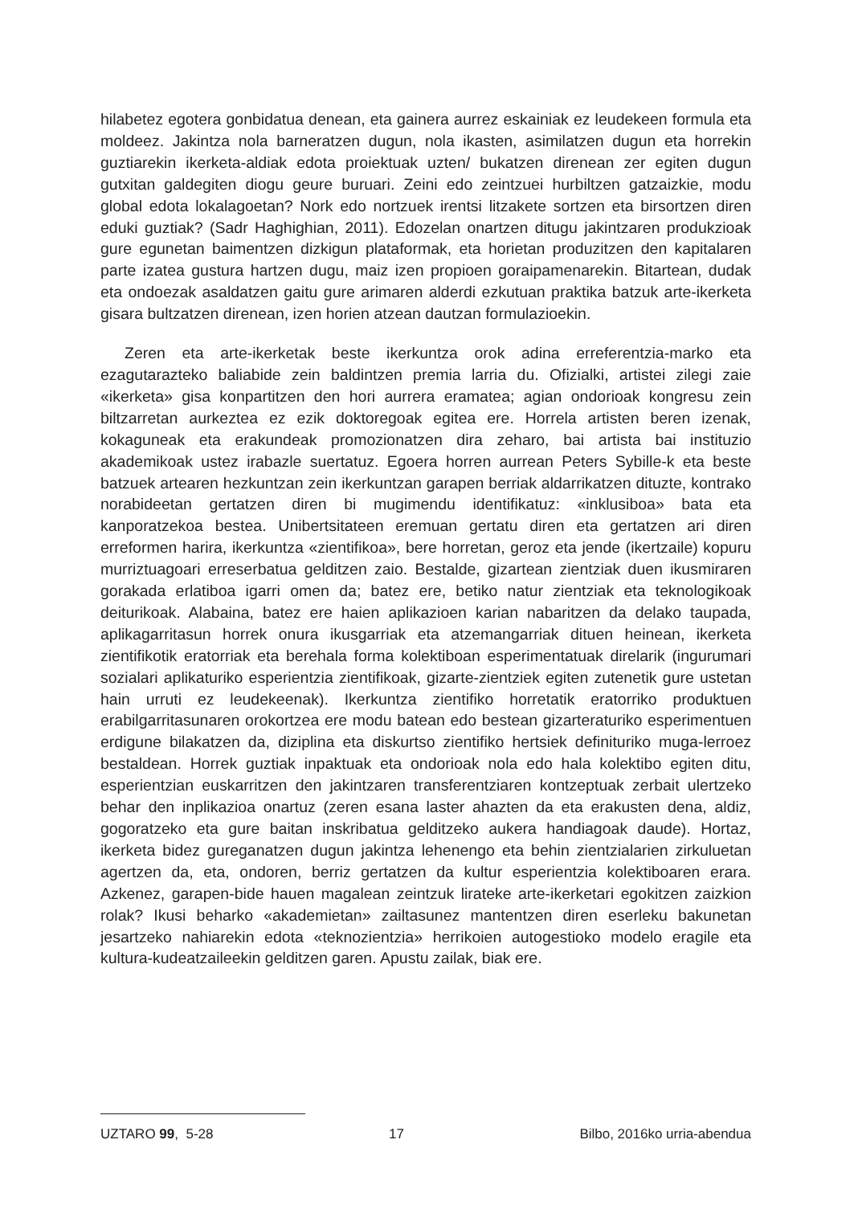hilabetez egotera gonbidatua denean, eta gainera aurrez eskainiak ez leudekeen formula eta moldeez. Jakintza nola barneratzen dugun, nola ikasten, asimilatzen dugun eta horrekin guztiarekin ikerketa-aldiak edota proiektuak uzten/ bukatzen direnean zer egiten dugun gutxitan galdegiten diogu geure buruari. Zeini edo zeintzuei hurbiltzen gatzaizkie, modu global edota lokalagoetan? Nork edo nortzuek irentsi litzakete sortzen eta birsortzen diren eduki guztiak? (Sadr Haghighian, 2011). Edozelan onartzen ditugu jakintzaren produkzioak gure egunetan baimentzen dizkigun plataformak, eta horietan produzitzen den kapitalaren parte izatea gustura hartzen dugu, maiz izen propioen goraipamenarekin. Bitartean, dudak eta ondoezak asaldatzen gaitu gure arimaren alderdi ezkutuan praktika batzuk arte-ikerketa gisara bultzatzen direnean, izen horien atzean dautzan formulazioekin.
Zeren eta arte-ikerketak beste ikerkuntza orok adina erreferentzia-marko eta ezagutarazteko baliabide zein baldintzen premia larria du. Ofizialki, artistei zilegi zaie «ikerketa» gisa konpartitzen den hori aurrera eramatea; agian ondorioak kongresu zein biltzarretan aurkeztea ez ezik doktoregoak egitea ere. Horrela artisten beren izenak, kokaguneak eta erakundeak promozionatzen dira zeharo, bai artista bai instituzio akademikoak ustez irabazle suertatuz. Egoera horren aurrean Peters Sybille-k eta beste batzuek artearen hezkuntzan zein ikerkuntzan garapen berriak aldarrikatzen dituzte, kontrako norabideetan gertatzen diren bi mugimendu identifikatuz: «inklusiboa» bata eta kanporatzekoa bestea. Unibertsitateen eremuan gertatu diren eta gertatzen ari diren erreformen harira, ikerkuntza «zientifikoa», bere horretan, geroz eta jende (ikertzaile) kopuru murriztuagoari erreserbatua gelditzen zaio. Bestalde, gizartean zientziak duen ikusmiraren gorakada erlatiboa igarri omen da; batez ere, betiko natur zientziak eta teknologikoak deiturikoak. Alabaina, batez ere haien aplikazioen karian nabaritzen da delako taupada, aplikagarritasun horrek onura ikusgarriak eta atzemangarriak dituen heinean, ikerketa zientifikotik eratorriak eta berehala forma kolektiboan esperimentatuak direlarik (ingurumari sozialari aplikaturiko esperientzia zientifikoak, gizarte-zientziek egiten zutenetik gure ustetan hain urruti ez leudekeenak). Ikerkuntza zientifiko horretatik eratorriko produktuen erabilgarritasunaren orokortzea ere modu batean edo bestean gizarteraturiko esperimentuen erdigune bilakatzen da, diziplina eta diskurtso zientifiko hertsiek definituriko muga-lerroez bestaldean. Horrek guztiak inpaktuak eta ondorioak nola edo hala kolektibo egiten ditu, esperientzian euskarritzen den jakintzaren transferentziaren kontzeptuak zerbait ulertzeko behar den inplikazioa onartuz (zeren esana laster ahazten da eta erakusten dena, aldiz, gogoratzeko eta gure baitan inskribatua gelditzeko aukera handiagoak daude). Hortaz, ikerketa bidez gureganatzen dugun jakintza lehenengo eta behin zientzialarien zirkuluetan agertzen da, eta, ondoren, berriz gertatzen da kultur esperientzia kolektiboaren erara. Azkenez, garapen-bide hauen magalean zeintzuk lirateke arte-ikerketari egokitzen zaizkion rolak? Ikusi beharko «akademietan» zailtasunez mantentzen diren eserleku bakunetan jesartzeko nahiarekin edota «teknozientzia» herrikoien autogestioko modelo eragile eta kultura-kudeatzaileekin gelditzen garen. Apustu zailak, biak ere.
UZTARO 99, 5-28 17 Bilbo, 2016ko urria-abendua